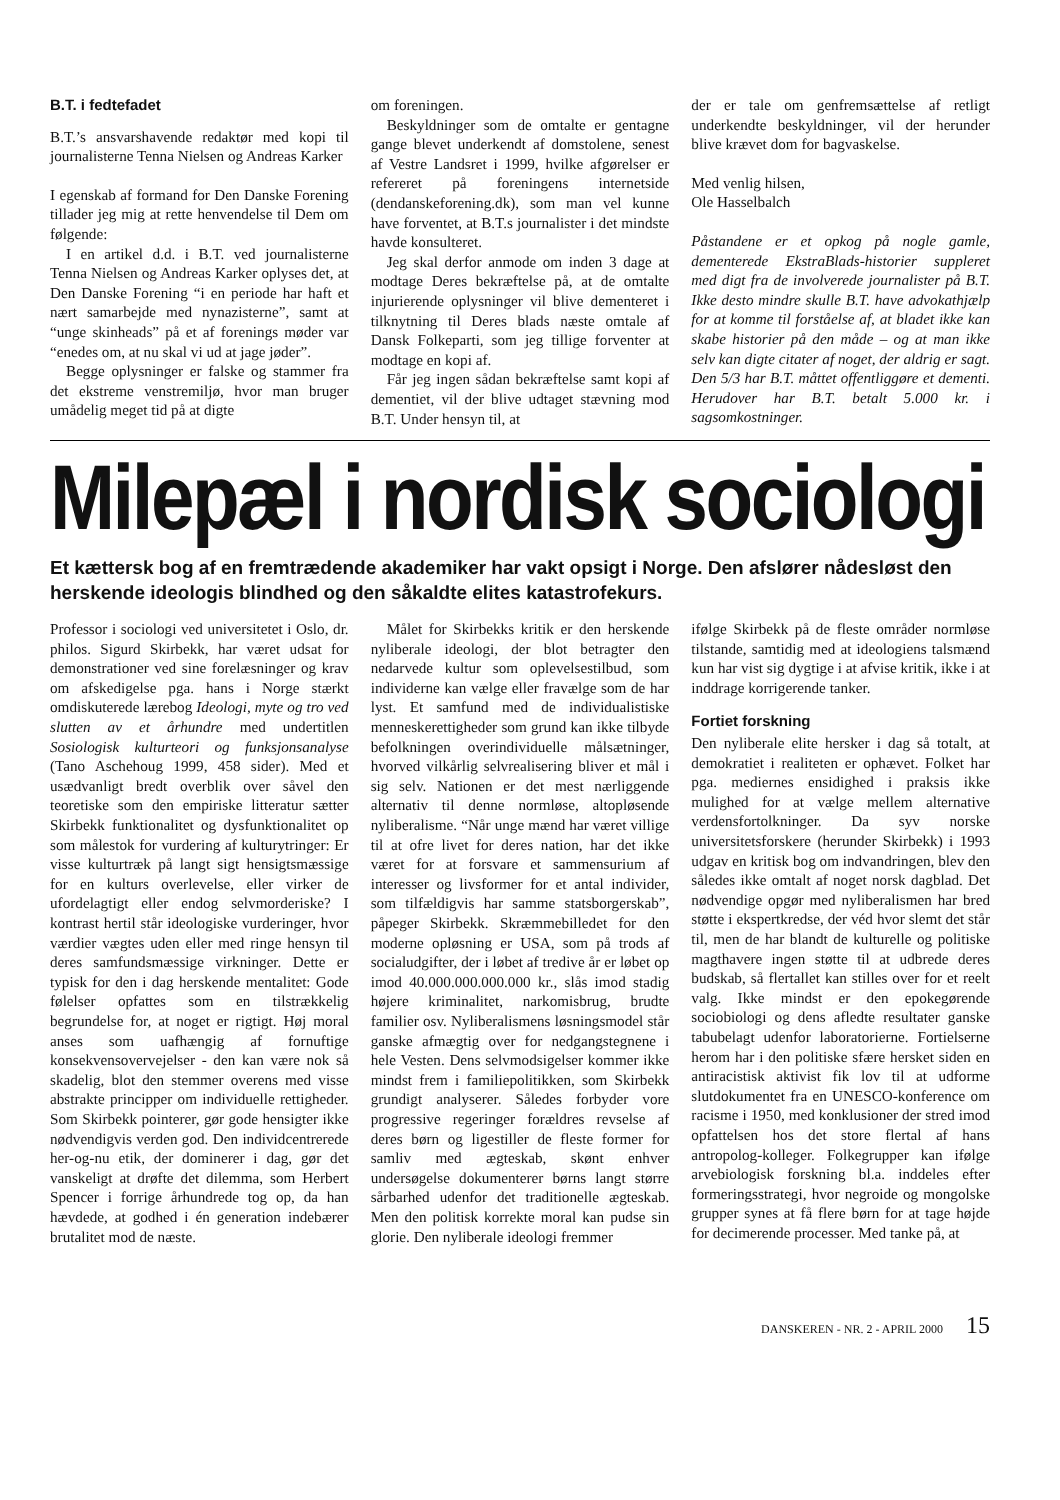B.T. i fedtefadet
B.T.’s ansvarshavende redaktør med kopi til journalisterne Tenna Nielsen og Andreas Karker
I egenskab af formand for Den Danske Forening tillader jeg mig at rette henvendelse til Dem om følgende:
I en artikel d.d. i B.T. ved journalisterne Tenna Nielsen og Andreas Karker oplyses det, at Den Danske Forening “i en periode har haft et nært samarbejde med nynazisterne”, samt at “unge skinheads” på et af forenings møder var “enedes om, at nu skal vi ud at jage jøder”.
Begge oplysninger er falske og stammer fra det ekstreme venstremiljø, hvor man bruger umådelig meget tid på at digte
om foreningen.
Beskyldninger som de omtalte er gentagne gange blevet underkendt af domstolene, senest af Vestre Landsret i 1999, hvilke afgørelser er refereret på foreningens internetside (dendanskeforening.dk), som man vel kunne have forventet, at B.T.s journalister i det mindste havde konsulteret.
Jeg skal derfor anmode om inden 3 dage at modtage Deres bekræftelse på, at de omtalte injurierende oplysninger vil blive dementeret i tilknytning til Deres blads næste omtale af Dansk Folkeparti, som jeg tillige forventer at modtage en kopi af.
Får jeg ingen sådan bekræftelse samt kopi af dementiet, vil der blive udtaget stævning mod B.T. Under hensyn til, at
der er tale om genfremsættelse af retligt underkendte beskyldninger, vil der herunder blive krævet dom for bagvaskelse.
Med venlig hilsen,
Ole Hasselbalch
Påstandene er et opkog på nogle gamle, dementerede EkstraBlads-historier suppleret med digt fra de involverede journalister på B.T. Ikke desto mindre skulle B.T. have advokathjælp for at komme til forståelse af, at bladet ikke kan skabe historier på den måde – og at man ikke selv kan digte citater af noget, der aldrig er sagt. Den 5/3 har B.T. måttet offentliggøre et dementi. Herudover har B.T. betalt 5.000 kr. i sagsomkostninger.
Milepæl i nordisk sociologi
Et kættersk bog af en fremtrædende akademiker har vakt opsigt i Norge. Den afslører nådesløst den herskende ideologis blindhed og den såkaldte elites katastrofekurs.
Professor i sociologi ved universitetet i Oslo, dr. philos. Sigurd Skirbekk, har været udsat for demonstrationer ved sine forelæsninger og krav om afskedigelse pga. hans i Norge stærkt omdiskuterede lærebog Ideologi, myte og tro ved slutten av et århundre med undertitlen Sosiologisk kulturteori og funksjonsanalyse (Tano Aschehoug 1999, 458 sider). Med et usædvanligt bredt overblik over såvel den teoretiske som den empiriske litteratur sætter Skirbekk funktionalitet og dysfunktionalitet op som målestok for vurdering af kulturytringer: Er visse kulturtræk på langt sigt hensigtsmæssige for en kulturs overlevelse, eller virker de ufordelagtigt eller endog selvmorderiske? I kontrast hertil står ideologiske vurderinger, hvor værdier vægtes uden eller med ringe hensyn til deres samfundsmæssige virkninger. Dette er typisk for den i dag herskende mentalitet: Gode følelser opfattes som en tilstrækkelig begrundelse for, at noget er rigtigt. Høj moral anses som uafhængig af fornuftige konsekvensovervejelser - den kan være nok så skadelig, blot den stemmer overens med visse abstrakte principper om individuelle rettigheder. Som Skirbekk pointerer, gør gode hensigter ikke nødvendigvis verden god. Den individcentrerede her-og-nu etik, der dominerer i dag, gør det vanskeligt at drøfte det dilemma, som Herbert Spencer i forrige århundrede tog op, da han hævdede, at godhed i én generation indebærer brutalitet mod de næste.
Målet for Skirbekks kritik er den herskende nyliberale ideologi, der blot betragter den nedarvede kultur som oplevelsestilbud, som individerne kan vælge eller fravælge som de har lyst. Et samfund med de individualistiske menneskerettigheder som grund kan ikke tilbyde befolkningen overindividuelle målsætninger, hvorved vilkårlig selvrealisering bliver et mål i sig selv. Nationen er det mest nærliggende alternativ til denne normløse, altopløsende nyliberalisme. “Når unge mænd har været villige til at ofre livet for deres nation, har det ikke været for at forsvare et sammensurium af interesser og livsformer for et antal individer, som tilfældigvis har samme statsborgerskab”, påpeger Skirbekk. Skræmmebilledet for den moderne opløsning er USA, som på trods af socialudgifter, der i løbet af tredive år er løbet op imod 40.000.000.000.000 kr., slås imod stadig højere kriminalitet, narkomisbrug, brudte familier osv. Nyliberalismens løsningsmodel står ganske afmægtig over for nedgangstegnene i hele Vesten. Dens selvmodsigelser kommer ikke mindst frem i familiepolitikken, som Skirbekk grundigt analyserer. Således forbyder vore progressive regeringer forældres revselse af deres børn og ligestiller de fleste former for samliv med ægteskab, skønt enhver undersøgelse dokumenterer børns langt større sårbarhed udenfor det traditionelle ægteskab. Men den politisk korrekte moral kan pudse sin glorie. Den nyliberale ideologi fremmer
ifølge Skirbekk på de fleste områder normløse tilstande, samtidig med at ideologiens talsmænd kun har vist sig dygtige i at afvise kritik, ikke i at inddrage korrigerende tanker.
Fortiet forskning
Den nyliberale elite hersker i dag så totalt, at demokratiet i realiteten er ophævet. Folket har pga. mediernes ensidighed i praksis ikke mulighed for at vælge mellem alternative verdensfortolkninger. Da syv norske universitetsforskere (herunder Skirbekk) i 1993 udgav en kritisk bog om indvandringen, blev den således ikke omtalt af noget norsk dagblad. Det nødvendige opgør med nyliberalismen har bred støtte i ekspertkredse, der véd hvor slemt det står til, men de har blandt de kulturelle og politiske magthavere ingen støtte til at udbrede deres budskab, så flertallet kan stilles over for et reelt valg. Ikke mindst er den epokegørende sociobiologi og dens afledte resultater ganske tabubelagt udenfor laboratorierne. Fortielserne herom har i den politiske sfære hersket siden en antiracistisk aktivist fik lov til at udforme slutdokumentet fra en UNESCO-konference om racisme i 1950, med konklusioner der stred imod opfattelsen hos det store flertal af hans antropolog-kolleger. Folkegrupper kan ifølge arvebiologisk forskning bl.a. inddeles efter formeringsstrategi, hvor negroide og mongolske grupper synes at få flere børn for at tage højde for decimerende processer. Med tanke på, at
DANSKEREN - NR. 2 - APRIL 2000 15